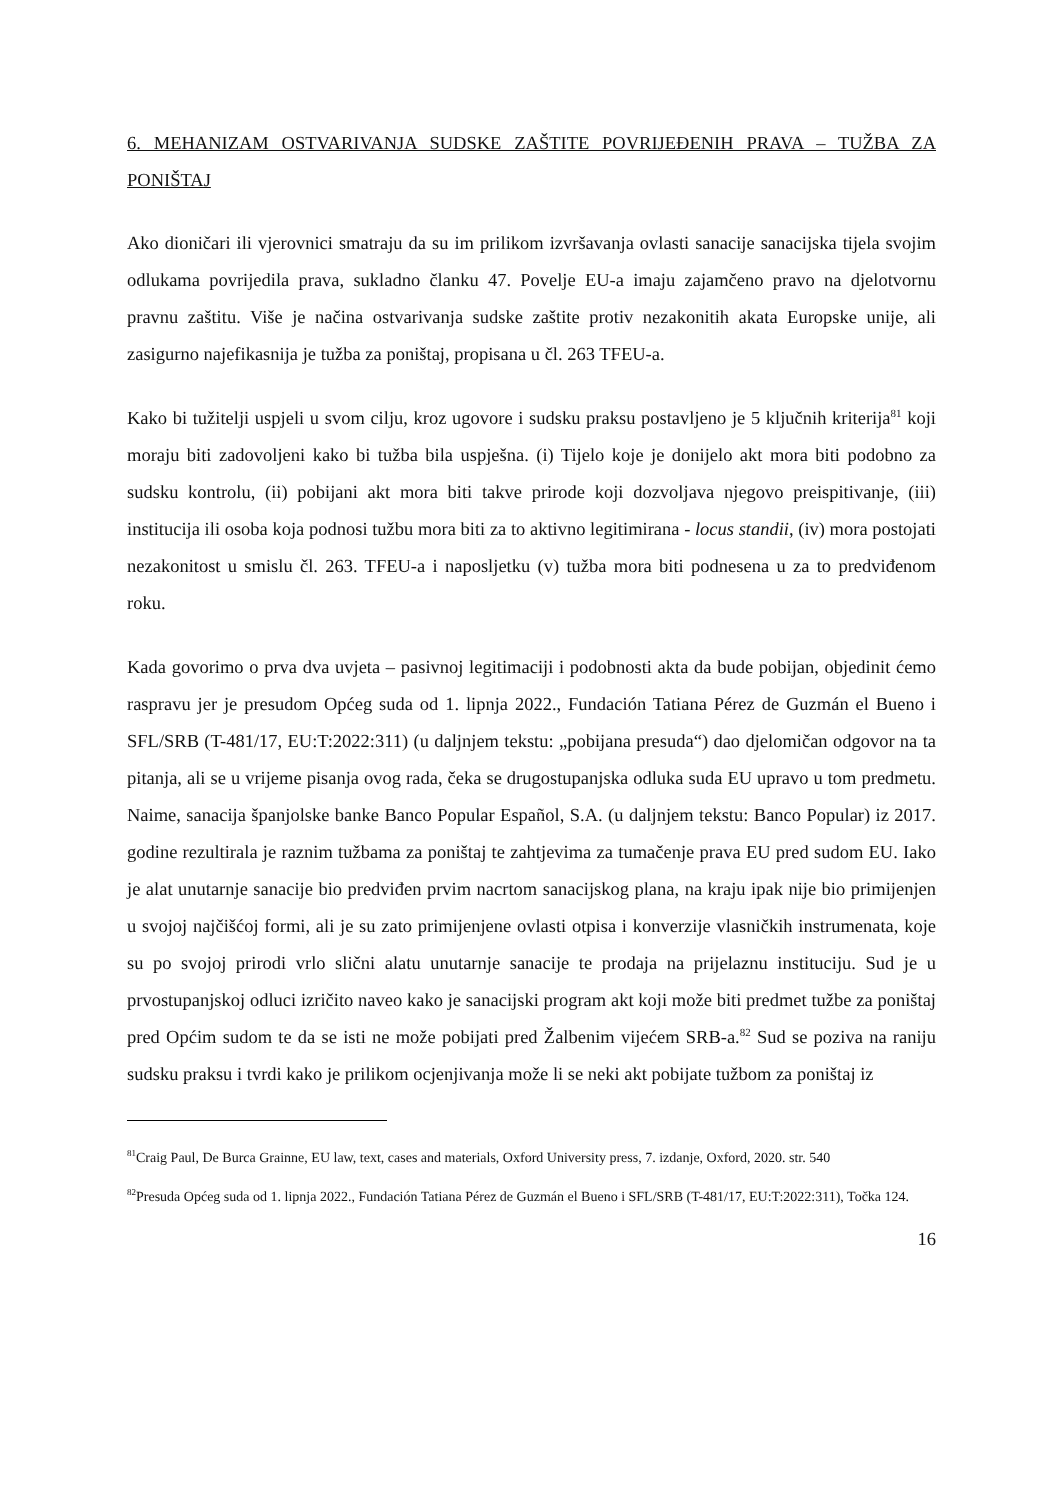6. MEHANIZAM OSTVARIVANJA SUDSKE ZAŠTITE POVRIJEĐENIH PRAVA – TUŽBA ZA PONIŠTAJ
Ako dioničari ili vjerovnici smatraju da su im prilikom izvršavanja ovlasti sanacije sanacijska tijela svojim odlukama povrijedila prava, sukladno članku 47. Povelje EU-a imaju zajamčeno pravo na djelotvornu pravnu zaštitu. Više je načina ostvarivanja sudske zaštite protiv nezakonitih akata Europske unije, ali zasigurno najefikasnija je tužba za poništaj, propisana u čl. 263 TFEU-a.
Kako bi tužitelji uspjeli u svom cilju, kroz ugovore i sudsku praksu postavljeno je 5 ključnih kriterija<sup>81</sup> koji moraju biti zadovoljeni kako bi tužba bila uspješna. (i) Tijelo koje je donijelo akt mora biti podobno za sudsku kontrolu, (ii) pobijani akt mora biti takve prirode koji dozvoljava njegovo preispitivanje, (iii) institucija ili osoba koja podnosi tužbu mora biti za to aktivno legitimirana - locus standii, (iv) mora postojati nezakonitost u smislu čl. 263. TFEU-a i naposljetku (v) tužba mora biti podnesena u za to predviđenom roku.
Kada govorimo o prva dva uvjeta – pasivnoj legitimaciji i podobnosti akta da bude pobijan, objedinit ćemo raspravu jer je presudom Općeg suda od 1. lipnja 2022., Fundación Tatiana Pérez de Guzmán el Bueno i SFL/SRB (T-481/17, EU:T:2022:311) (u daljnjem tekstu: „pobijana presuda“) dao djelomičan odgovor na ta pitanja, ali se u vrijeme pisanja ovog rada, čeka se drugostupanjska odluka suda EU upravo u tom predmetu. Naime, sanacija španjolske banke Banco Popular Español, S.A. (u daljnjem tekstu: Banco Popular) iz 2017. godine rezultirala je raznim tužbama za poništaj te zahtjevima za tumačenje prava EU pred sudom EU. Iako je alat unutarnje sanacije bio predviđen prvim nacrtom sanacijskog plana, na kraju ipak nije bio primijenjen u svojoj najčišćoj formi, ali je su zato primijenjene ovlasti otpisa i konverzije vlasničkih instrumenata, koje su po svojoj prirodi vrlo slični alatu unutarnje sanacije te prodaja na prijelaznu instituciju. Sud je u prvostupanjskoj odluci izričito naveo kako je sanacijski program akt koji može biti predmet tužbe za poništaj pred Općim sudom te da se isti ne može pobijati pred Žalbenim vijećem SRB-a.<sup>82</sup> Sud se poziva na raniju sudsku praksu i tvrdi kako je prilikom ocjenjivanja može li se neki akt pobijate tužbom za poništaj iz
<sup>81</sup> Craig Paul, De Burca Grainne, EU law, text, cases and materials, Oxford University press, 7. izdanje, Oxford, 2020. str. 540
<sup>82</sup> Presuda Općeg suda od 1. lipnja 2022., Fundación Tatiana Pérez de Guzmán el Bueno i SFL/SRB (T-481/17, EU:T:2022:311), Točka 124.
16